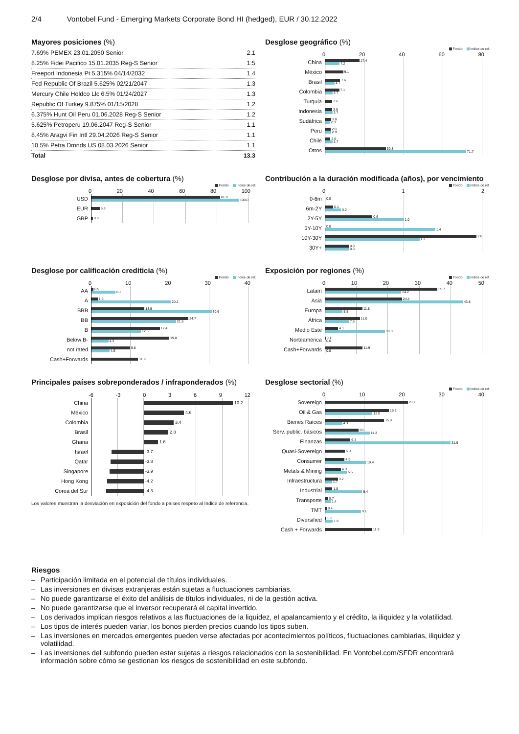2/4 Vontobel Fund - Emerging Markets Corporate Bond HI (hedged), EUR / 30.12.2022
Mayores posiciones (%)
| 7.69% PEMEX 23.01.2050 Senior | 2.1 |
| 8.25% Fidei Pacifico 15.01.2035 Reg-S Senior | 1.5 |
| Freeport Indonesia Pt 5.315% 04/14/2032 | 1.4 |
| Fed Republic Of Brazil 5.625% 02/21/2047 | 1.3 |
| Mercury Chile Holdco Llc 6.5% 01/24/2027 | 1.3 |
| Republic Of Turkey 9.875% 01/15/2028 | 1.2 |
| 6.375% Hunt Oil Peru 01.06.2028 Reg-S Senior | 1.2 |
| 5.625% Petroperu 19.06.2047 Reg-S Senior | 1.1 |
| 8.45% Aragvi Fin Intl 29.04.2026 Reg-S Senior | 1.1 |
| 10.5% Petra Dmnds US 08.03.2026 Senior | 1.1 |
| Total | 13.3 |
Desglose geográfico (%)
Fondo Indice de ref.
0 20 40 60 80
China
17.4
7.2
México
9.1
Brasil
7.6
4.7
Colombia
7.1
3.7
Turquía
3.6
Indonesia
3.5
3.7
Sudáfrica
3.0
2.3
Peru
2.8
2.9
Chile
2.6
3.7
Otros
30.8
71.7
Desglose por divisa, antes de cobertura (%)
Fondo Indice de ref.
0 20 40 60 80 100
USD
81.9
100.0
EUR
5.3
GBP
0.9
Contribución a la duración modificada (años), por vencimiento
Fondo Indice de ref.
0 1 2
0-6m
0.0
6m-2Y
0.1
0.2
2Y-5Y
0.6
1.0
5Y-10Y
0.0
1.4
10Y-30Y
2.0
1.2
30Y+
0.3
0.3
Desglose por calificación crediticia (%)
Fondo Indice de ref.
0 10 20 30 40
AA
0.5
6.1
A
1.6
20.2
BBB
13.5
30.6
BB
24.7
21.5
B
17.4
12.6
Below B-
19.8
4.3
not rated
9.8
4.6
Cash+Forwards
11.9
Exposición por regiones (%)
Fondo Indice de ref.
0 10 20 30 40 50
Latam
35.7
24.2
Asia
24.4
43.8
Europa
11.8
5.5
África
11.0
7.5
Medio Este
4.1
19.0
Norteamérica
0.1
0.0
Cash+Forwards
11.9
0.0
Principales países sobreponderados / infraponderados (%)
-6 -3 0369 12
China
10.2
México
4.6
Colombia
3.4
Brasil
2.8
Ghana
1.6
Israel
-3.7
Qatar
-3.8
Singapore
-3.9
Hong Kong
-4.2
Corea del Sur
-4.3
Los valores muestran la desviación en exposición del fondo a paises respeto al índice de referencia.
Desglose sectorial (%)
Fondo Indice de ref.
0 10 20 30 40
Sovereign
21.1
Oil & Gas
16.2
12.0
Bienes Raíces
15.0
4.3
Serv. public. básicos
8.5
11.3
Finanzas
6.4
31.9
Quasi-Sovereign
5.0
Consumer
4.9
10.4
Metals & Mining
4.0
5.5
Infraestructura
3.2
1.7
Industrial
1.8
9.4
Transporte
0.7
1.4
TMT
0.4
9.1
Diversified
0.3
1.9
Cash + Forwards
11.9
Riesgos
– Participación limitada en el potencial de títulos individuales.
– Las inversiones en divisas extranjeras están sujetas a fluctuaciones cambiarias.
– No puede garantizarse el éxito del análisis de títulos individuales, ni de la gestión activa.
– No puede garantizarse que el inversor recuperará el capital invertido.
– Los derivados implican riesgos relativos a las fluctuaciones de la liquidez, el apalancamiento y el crédito, la iliquidez y la volatilidad.
– Los tipos de interés pueden variar, los bonos pierden precios cuando los tipos suben.
– Las inversiones en mercados emergentes pueden verse afectadas por acontecimientos políticos, fluctuaciones cambiarias, iliquidez y volatilidad.
– Las inversiones del subfondo pueden estar sujetas a riesgos relacionados con la sostenibilidad. En Vontobel.com/SFDR encontrará información sobre cómo se gestionan los riesgos de sostenibilidad en este subfondo.